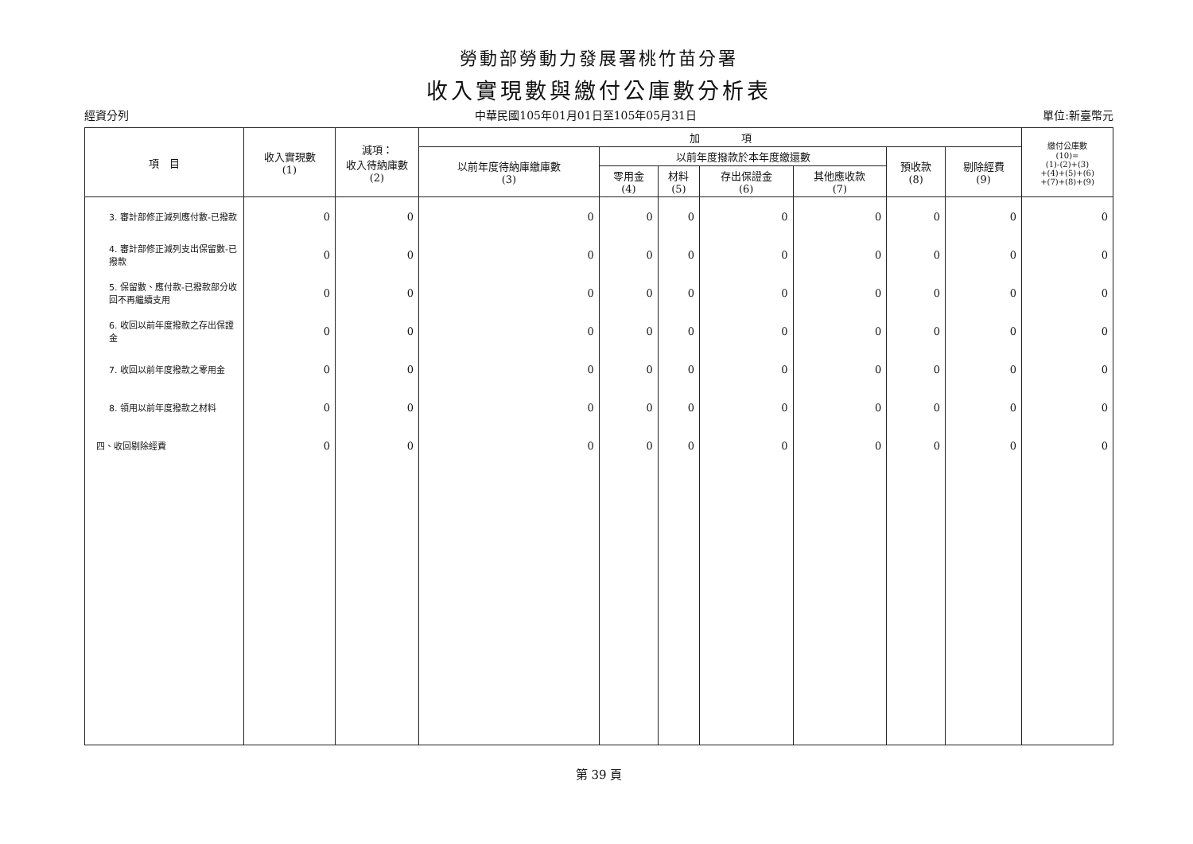勞動部勞動力發展署桃竹苗分署
收入實現數與繳付公庫數分析表
經資分列 中華民國105年01月01日至105年05月31日 單位:新臺幣元
| 項 目 | 收入實現數 (1) | 減項： 收入待納庫數 (2) | 加 項 | | | | | | | 繳付公庫數 (10)= (1)-(2)+(3) +(4)+(5)+(6) +(7)+(8)+(9) |
| --- | --- | --- | --- | --- | --- | --- | --- | --- | --- | --- |
| | | | 以前年度待納庫繳庫數 (3) | 以前年度撥款於本年度繳還數 | | | | 預收款 (8) | 剔除經費 (9) | |
| | | | | 零用金 (4) | 材料 (5) | 存出保證金 (6) | 其他應收款 (7) | | | |
| 3. 審計部修正減列應付數-已撥款 | 0 | 0 | 0 | 0 | 0 | 0 | 0 | 0 | 0 | 0 |
| 4. 審計部修正減列支出保留數-已撥款 | 0 | 0 | 0 | 0 | 0 | 0 | 0 | 0 | 0 | 0 |
| 5. 保留數、應付款-已撥款部分收回不再繼續支用 | 0 | 0 | 0 | 0 | 0 | 0 | 0 | 0 | 0 | 0 |
| 6. 收回以前年度撥款之存出保證金 | 0 | 0 | 0 | 0 | 0 | 0 | 0 | 0 | 0 | 0 |
| 7. 收回以前年度撥款之零用金 | 0 | 0 | 0 | 0 | 0 | 0 | 0 | 0 | 0 | 0 |
| 8. 領用以前年度撥款之材料 | 0 | 0 | 0 | 0 | 0 | 0 | 0 | 0 | 0 | 0 |
| 四、收回剔除經費 | 0 | 0 | 0 | 0 | 0 | 0 | 0 | 0 | 0 | 0 |
第 39 頁